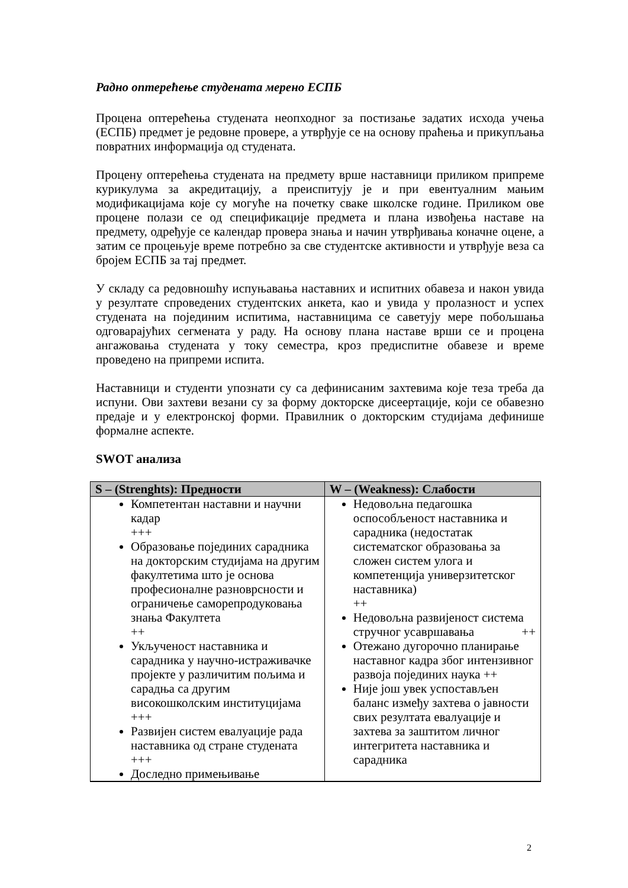Радно оптерећење студената мерено ЕСПБ
Процена оптерећења студената неопходног за постизање задатих исхода учења (ЕСПБ) предмет је редовне провере, а утврђује се на основу праћења и прикупљања повратних информација од студената.
Процену оптерећења студената на предмету врше наставници приликом припреме курикулума за акредитацију, а преиспитују је и при евентуалним мањим модификацијама које су могуће на почетку сваке школске године. Приликом ове процене полази се од спецификације предмета и плана извођења наставе на предмету, одређује се календар провера знања и начин утврђивања коначне оцене, а затим се процењује време потребно за све студентске активности и утврђује веза са бројем ЕСПБ за тај предмет.
У складу са редовношћу испуњавања наставних и испитних обавеза и након увида у резултате спроведених студентских анкета, као и увида у пролазност и успех студената на појединим испитима, наставницима се саветују мере побољшања одговарајућих сегмената у раду. На основу плана наставе врши се и процена ангажовања студената у току семестра, кроз предиспитне обавезе и време проведено на припреми испита.
Наставници и студенти упознати су са дефинисаним захтевима које теза треба да испуни. Ови захтеви везани су за форму докторске дисеертације, који се обавезно предаје и у електронској форми. Правилник о докторским студијама дефинише формалне аспекте.
SWOT анализа
| S – (Strenghts): Предности | W – (Weakness): Слабости |
| --- | --- |
| Компетентан наставни и научни кадар +++ Образовање појединих сарадника на докторским студијама на другим факултетима што је основа професионалне разноврсности и ограничење саморепродуковања знања Факултета ++ Укљученост наставника и сарадника у научно-истраживачке пројекте у различитим пољима и сарадња са другим високошколским институцијама +++ Развијен систем евалуације рада наставника од стране студената +++ Доследно примењивање | Недовољна педагошка оспособљеност наставника и сарадника (недостатак систематског образовања за сложен систем улога и компетенција универзитетског наставника) ++ Недовољна развијеност система стручног усавршавања ++ Отежано дугорочно планирање наставног кадра због интензивног развоја појединих наука ++ Није још увек успостављен баланс између захтева о јавности свих резултата евалуације и захтева за заштитом личног интегритета наставника и сарадника |
2